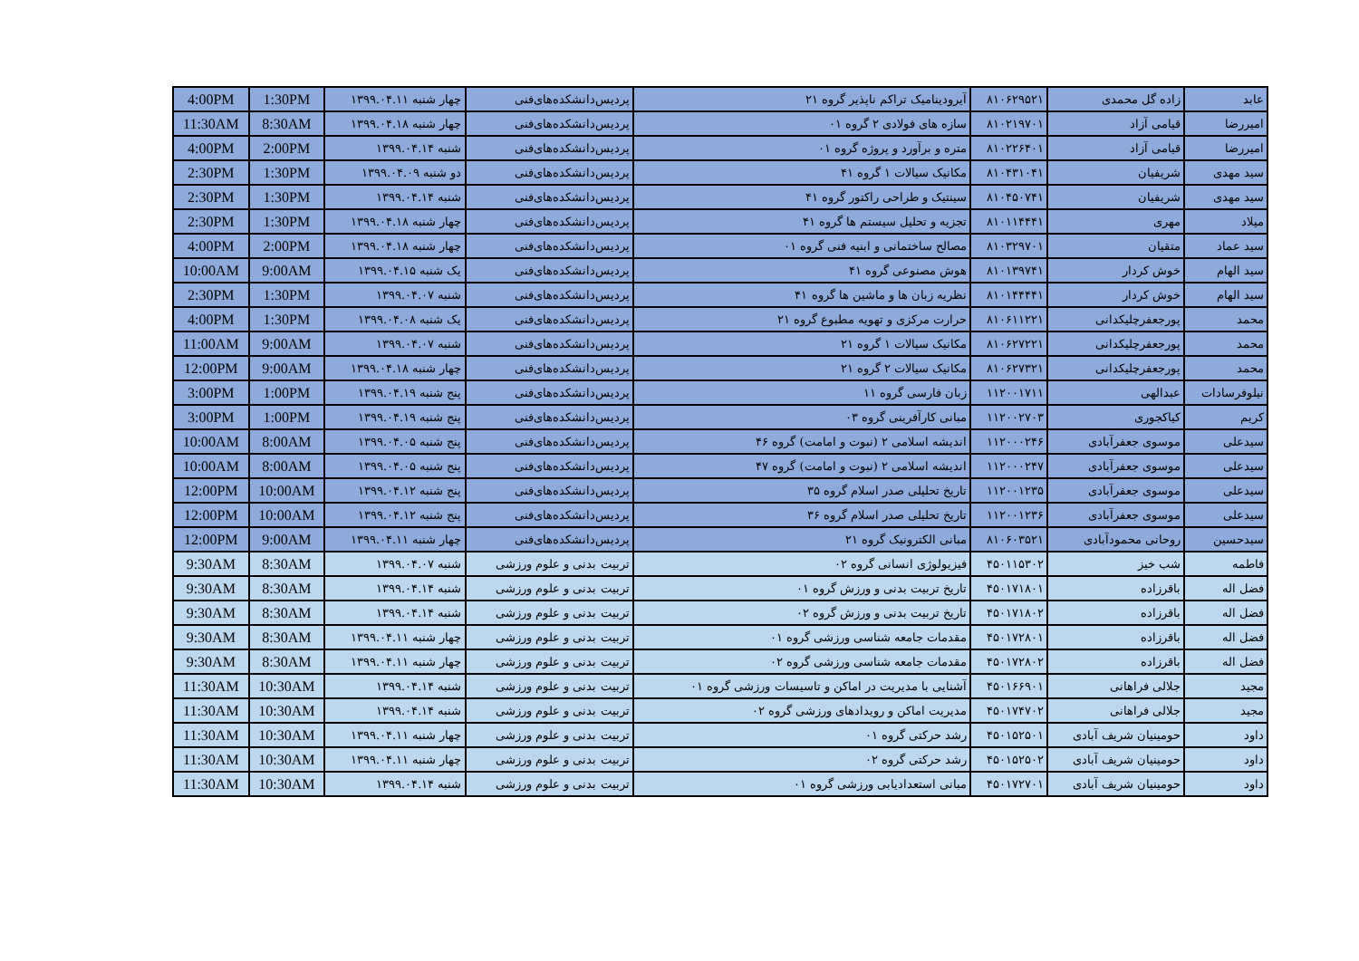| 4:00PM | 1:30PM | چهار شنبه ۱۳۹۹.۰۴.۱۱ | پردیس‌دانشکده‌های‌فنی | آیرودینامیک تراکم ناپذیر گروه ۲۱ | ۸۱۰۶۲۹۵۲۱ | زاده گل محمدی | عابد |
| 11:30AM | 8:30AM | چهار شنبه ۱۳۹۹.۰۴.۱۸ | پردیس‌دانشکده‌های‌فنی | سازه های فولادی ۲ گروه ۰۱ | ۸۱۰۲۱۹۷۰۱ | قیامی آزاد | امیررضا |
| 4:00PM | 2:00PM | شنبه ۱۳۹۹.۰۴.۱۴ | پردیس‌دانشکده‌های‌فنی | متره و برآورد و پروژه گروه ۰۱ | ۸۱۰۲۲۶۴۰۱ | قیامی آزاد | امیررضا |
| 2:30PM | 1:30PM | دو شنبه ۱۳۹۹.۰۴.۰۹ | پردیس‌دانشکده‌های‌فنی | مکانیک سیالات ۱ گروه ۴۱ | ۸۱۰۴۳۱۰۴۱ | شریفیان | سید مهدی |
| 2:30PM | 1:30PM | شنبه ۱۳۹۹.۰۴.۱۴ | پردیس‌دانشکده‌های‌فنی | سینتیک و طراحی راکتور گروه ۴۱ | ۸۱۰۴۵۰۷۴۱ | شریفیان | سید مهدی |
| 2:30PM | 1:30PM | چهار شنبه ۱۳۹۹.۰۴.۱۸ | پردیس‌دانشکده‌های‌فنی | تجزیه و تحلیل سیستم ها گروه ۴۱ | ۸۱۰۱۱۴۴۴۱ | مهری | میلاد |
| 4:00PM | 2:00PM | چهار شنبه ۱۳۹۹.۰۴.۱۸ | پردیس‌دانشکده‌های‌فنی | مصالح ساختمانی و ابنیه فنی گروه ۰۱ | ۸۱۰۳۲۹۷۰۱ | متقیان | سید عماد |
| 10:00AM | 9:00AM | یک شنبه ۱۳۹۹.۰۴.۱۵ | پردیس‌دانشکده‌های‌فنی | هوش مصنوعی گروه ۴۱ | ۸۱۰۱۳۹۷۴۱ | خوش کردار | سید الهام |
| 2:30PM | 1:30PM | شنبه ۱۳۹۹.۰۴.۰۷ | پردیس‌دانشکده‌های‌فنی | نظریه زبان ها و ماشین ها گروه ۴۱ | ۸۱۰۱۴۴۴۴۱ | خوش کردار | سید الهام |
| 4:00PM | 1:30PM | یک شنبه ۱۳۹۹.۰۴.۰۸ | پردیس‌دانشکده‌های‌فنی | حرارت مرکزی و تهویه مطبوع گروه ۲۱ | ۸۱۰۶۱۱۲۲۱ | پورجعفرچلیکدانی | محمد |
| 11:00AM | 9:00AM | شنبه ۱۳۹۹.۰۴.۰۷ | پردیس‌دانشکده‌های‌فنی | مکانیک سیالات ۱ گروه ۲۱ | ۸۱۰۶۲۷۲۲۱ | پورجعفرچلیکدانی | محمد |
| 12:00PM | 9:00AM | چهار شنبه ۱۳۹۹.۰۴.۱۸ | پردیس‌دانشکده‌های‌فنی | مکانیک سیالات ۲ گروه ۲۱ | ۸۱۰۶۲۷۳۲۱ | پورجعفرچلیکدانی | محمد |
| 3:00PM | 1:00PM | پنج شنبه ۱۳۹۹.۰۴.۱۹ | پردیس‌دانشکده‌های‌فنی | زبان فارسی گروه ۱۱ | ۱۱۲۰۰۱۷۱۱ | عبدالهی | نیلوفرسادات |
| 3:00PM | 1:00PM | پنج شنبه ۱۳۹۹.۰۴.۱۹ | پردیس‌دانشکده‌های‌فنی | مبانی کارآفرینی گروه ۰۳ | ۱۱۲۰۰۲۷۰۳ | کیاکجوری | کریم |
| 10:00AM | 8:00AM | پنج شنبه ۱۳۹۹.۰۴.۰۵ | پردیس‌دانشکده‌های‌فنی | اندیشه اسلامی ۲ (نبوت و امامت) گروه ۴۶ | ۱۱۲۰۰۰۲۴۶ | موسوی جعفرآبادی | سیدعلی |
| 10:00AM | 8:00AM | پنج شنبه ۱۳۹۹.۰۴.۰۵ | پردیس‌دانشکده‌های‌فنی | اندیشه اسلامی ۲ (نبوت و امامت) گروه ۴۷ | ۱۱۲۰۰۰۲۴۷ | موسوی جعفرآبادی | سیدعلی |
| 12:00PM | 10:00AM | پنج شنبه ۱۳۹۹.۰۴.۱۲ | پردیس‌دانشکده‌های‌فنی | تاریخ تحلیلی صدر اسلام گروه ۳۵ | ۱۱۲۰۰۱۲۳۵ | موسوی جعفرآبادی | سیدعلی |
| 12:00PM | 10:00AM | پنج شنبه ۱۳۹۹.۰۴.۱۲ | پردیس‌دانشکده‌های‌فنی | تاریخ تحلیلی صدر اسلام گروه ۳۶ | ۱۱۲۰۰۱۲۳۶ | موسوی جعفرآبادی | سیدعلی |
| 12:00PM | 9:00AM | چهار شنبه ۱۳۹۹.۰۴.۱۱ | پردیس‌دانشکده‌های‌فنی | مبانی الکترونیک گروه ۲۱ | ۸۱۰۶۰۳۵۲۱ | روحانی محمودآبادی | سیدحسین |
| 9:30AM | 8:30AM | شنبه ۱۳۹۹.۰۴.۰۷ | تربیت بدنی و علوم ورزشی | فیزیولوژی انسانی گروه ۰۲ | ۴۵۰۱۱۵۳۰۲ | شب خیز | فاطمه |
| 9:30AM | 8:30AM | شنبه ۱۳۹۹.۰۴.۱۴ | تربیت بدنی و علوم ورزشی | تاریخ تربیت بدنی و ورزش گروه ۰۱ | ۴۵۰۱۷۱۸۰۱ | باقرزاده | فضل اله |
| 9:30AM | 8:30AM | شنبه ۱۳۹۹.۰۴.۱۴ | تربیت بدنی و علوم ورزشی | تاریخ تربیت بدنی و ورزش گروه ۰۲ | ۴۵۰۱۷۱۸۰۲ | باقرزاده | فضل اله |
| 9:30AM | 8:30AM | چهار شنبه ۱۳۹۹.۰۴.۱۱ | تربیت بدنی و علوم ورزشی | مقدمات جامعه شناسی ورزشی گروه ۰۱ | ۴۵۰۱۷۲۸۰۱ | باقرزاده | فضل اله |
| 9:30AM | 8:30AM | چهار شنبه ۱۳۹۹.۰۴.۱۱ | تربیت بدنی و علوم ورزشی | مقدمات جامعه شناسی ورزشی گروه ۰۲ | ۴۵۰۱۷۲۸۰۲ | باقرزاده | فضل اله |
| 11:30AM | 10:30AM | شنبه ۱۳۹۹.۰۴.۱۴ | تربیت بدنی و علوم ورزشی | آشنایی با مدیریت در اماکن و تاسیسات ورزشی گروه ۰۱ | ۴۵۰۱۶۶۹۰۱ | جلالی فراهانی | مجید |
| 11:30AM | 10:30AM | شنبه ۱۳۹۹.۰۴.۱۴ | تربیت بدنی و علوم ورزشی | مدیریت اماکن و رویدادهای ورزشی گروه ۰۲ | ۴۵۰۱۷۴۷۰۲ | جلالی فراهانی | مجید |
| 11:30AM | 10:30AM | چهار شنبه ۱۳۹۹.۰۴.۱۱ | تربیت بدنی و علوم ورزشی | رشد حرکتی گروه ۰۱ | ۴۵۰۱۵۲۵۰۱ | حومینیان شریف آبادی | داود |
| 11:30AM | 10:30AM | چهار شنبه ۱۳۹۹.۰۴.۱۱ | تربیت بدنی و علوم ورزشی | رشد حرکتی گروه ۰۲ | ۴۵۰۱۵۲۵۰۲ | حومینیان شریف آبادی | داود |
| 11:30AM | 10:30AM | شنبه ۱۳۹۹.۰۴.۱۴ | تربیت بدنی و علوم ورزشی | مبانی استعدادیابی ورزشی گروه ۰۱ | ۴۵۰۱۷۲۷۰۱ | حومینیان شریف آبادی | داود |